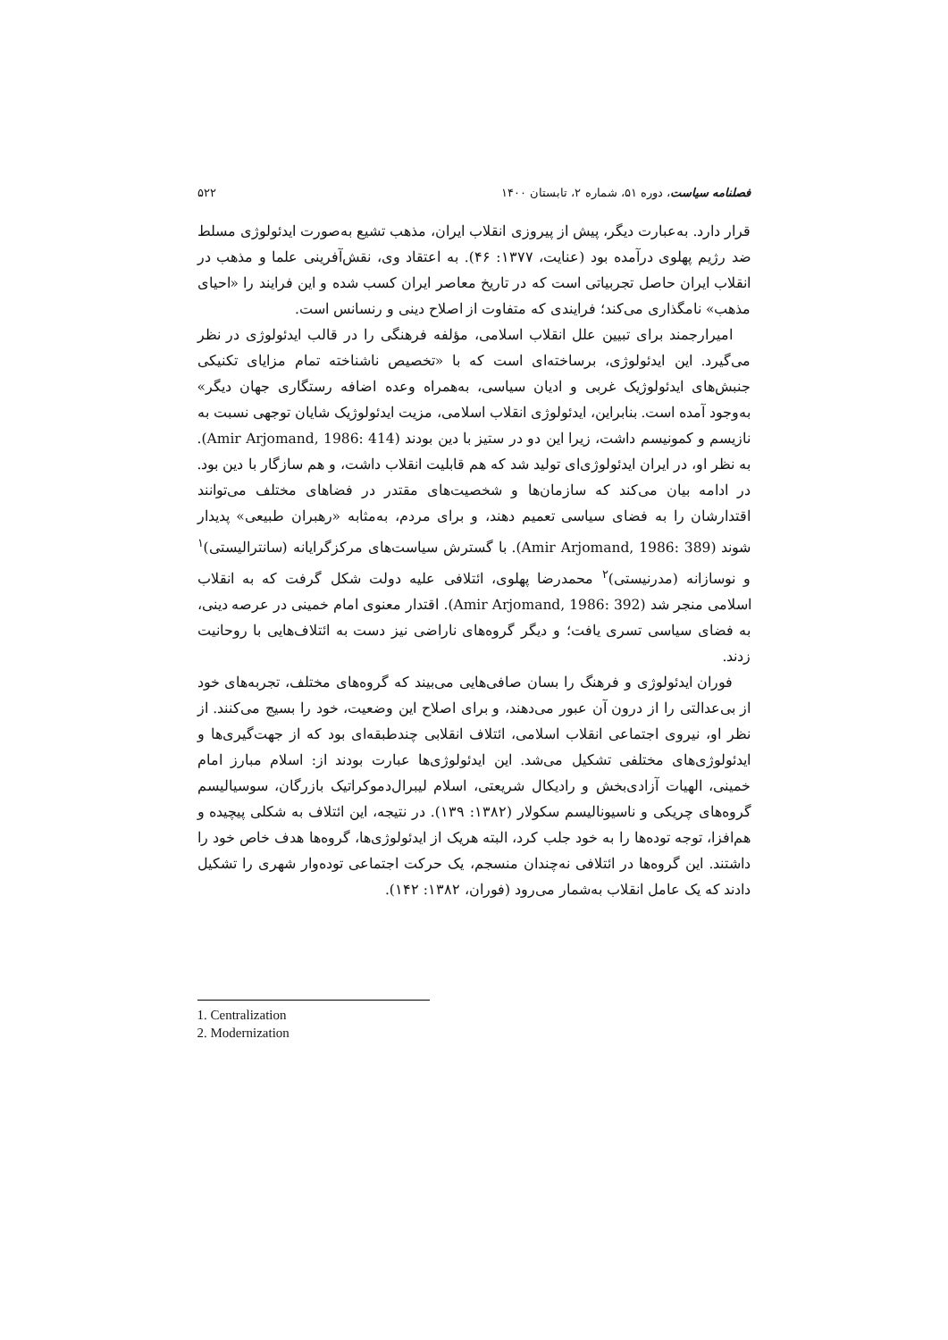فصلنامه سیاست، دوره ۵۱، شماره ۲، تابستان ۱۴۰۰ ۵۲۲
قرار دارد. به‌عبارت دیگر، پیش از پیروزی انقلاب ایران، مذهب تشیع به‌صورت ایدئولوژی مسلط ضد رژیم پهلوی درآمده بود (عنایت، ۱۳۷۷: ۴۶). به اعتقاد وی، نقش‌آفرینی علما و مذهب در انقلاب ایران حاصل تجربیاتی است که در تاریخ معاصر ایران کسب شده و این فرایند را «احیای مذهب» نامگذاری می‌کند؛ فرایندی که متفاوت از اصلاح دینی و رنسانس است.
امیرارجمند برای تبیین علل انقلاب اسلامی، مؤلفه فرهنگی را در قالب ایدئولوژی در نظر می‌گیرد. این ایدئولوژی، برساخته‌ای است که با «تخصیص ناشناخته تمام مزایای تکنیکی جنبش‌های ایدئولوژیک غربی و ادیان سیاسی، به‌همراه وعده اضافه رستگاری جهان دیگر» به‌وجود آمده است. بنابراین، ایدئولوژی انقلاب اسلامی، مزیت ایدئولوژیک شایان توجهی نسبت به نازیسم و کمونیسم داشت، زیرا این دو در ستیز با دین بودند (Amir Arjomand, 1986: 414). به نظر او، در ایران ایدئولوژی‌ای تولید شد که هم قابلیت انقلاب داشت، و هم سازگار با دین بود. در ادامه بیان می‌کند که سازمان‌ها و شخصیت‌های مقتدر در فضاهای مختلف می‌توانند اقتدارشان را به فضای سیاسی تعمیم دهند، و برای مردم، به‌مثابه «رهبران طبیعی» پدیدار شوند (Amir Arjomand, 1986: 389). با گسترش سیاست‌های مرکزگرایانه (سانترالیستی)<sup>۱</sup> و نوسازانه (مدرنیستی)<sup>۲</sup> محمدرضا پهلوی، ائتلافی علیه دولت شکل گرفت که به انقلاب اسلامی منجر شد (Amir Arjomand, 1986: 392). اقتدار معنوی امام خمینی در عرصه دینی، به فضای سیاسی تسری یافت؛ و دیگر گروه‌های ناراضی نیز دست به ائتلاف‌هایی با روحانیت زدند.
فوران ایدئولوژی و فرهنگ را بسان صافی‌هایی می‌بیند که گروه‌های مختلف، تجربه‌های خود از بی‌عدالتی را از درون آن عبور می‌دهند، و برای اصلاح این وضعیت، خود را بسیج می‌کنند. از نظر او، نیروی اجتماعی انقلاب اسلامی، ائتلاف انقلابی چندطبقه‌ای بود که از جهت‌گیری‌ها و ایدئولوژی‌های مختلفی تشکیل می‌شد. این ایدئولوژی‌ها عبارت بودند از: اسلام مبارز امام خمینی، الهیات آزادی‌بخش و رادیکال شریعتی، اسلام لیبرال‌دموکراتیک بازرگان، سوسیالیسم گروه‌های چریکی و ناسیونالیسم سکولار (۱۳۸۲: ۱۳۹). در نتیجه، این ائتلاف به شکلی پیچیده و هم‌افزا، توجه توده‌ها را به خود جلب کرد، البته هریک از ایدئولوژی‌ها، گروه‌ها هدف خاص خود را داشتند. این گروه‌ها در ائتلافی نه‌چندان منسجم، یک حرکت اجتماعی توده‌وار شهری را تشکیل دادند که یک عامل انقلاب به‌شمار می‌رود (فوران، ۱۳۸۲: ۱۴۲).
1. Centralization
2. Modernization